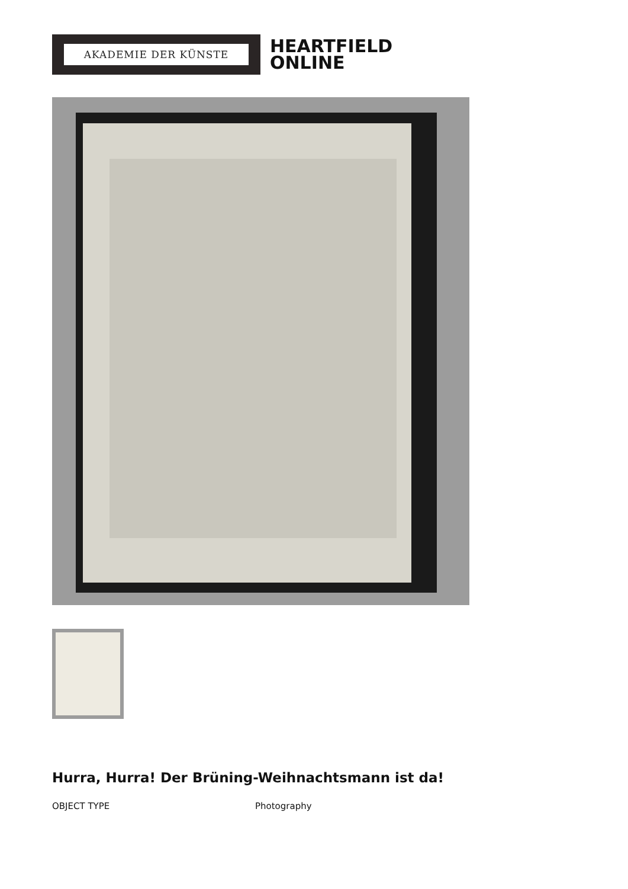AKADEMIE DER KÜNSTE
HEARTFIELD
ONLINE
Hurra, Hurra! Der Brüning-Weihnachtsmann ist da!
OBJECT TYPE Photography